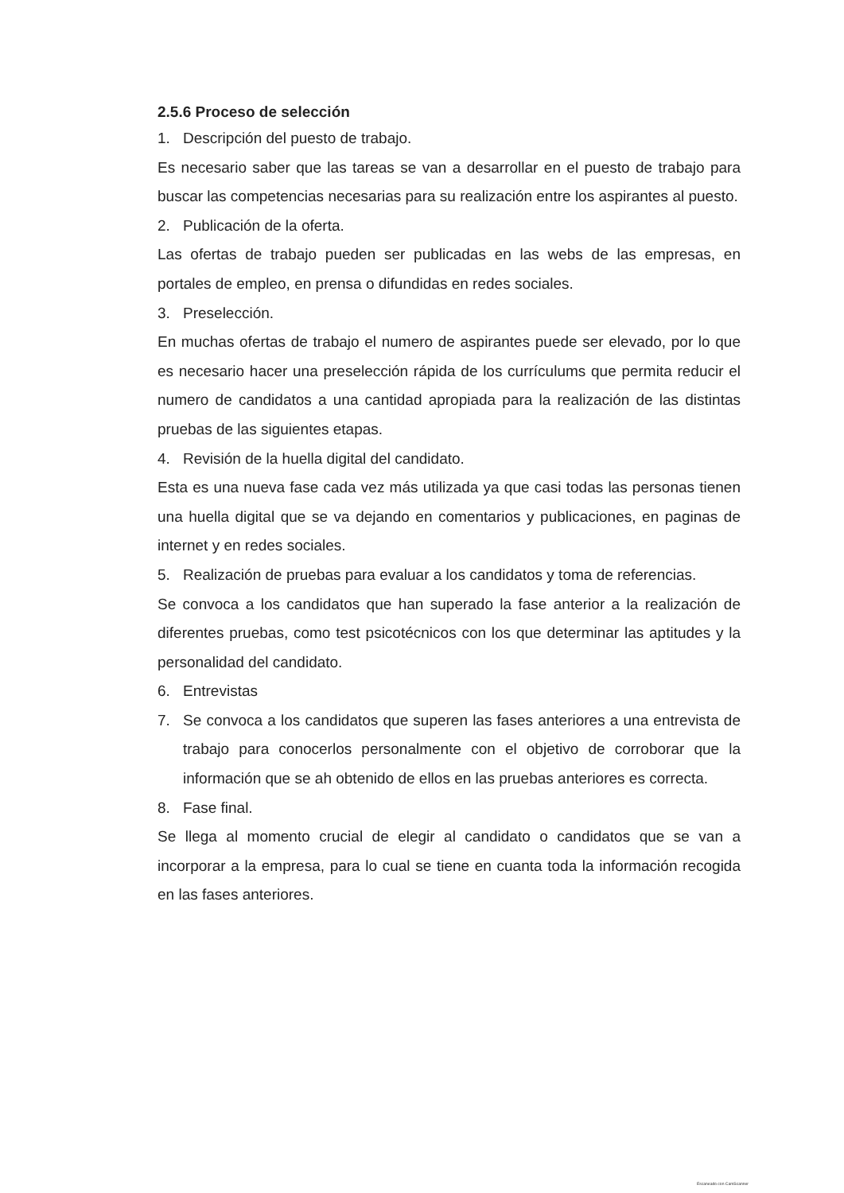2.5.6 Proceso de selección
1. Descripción del puesto de trabajo.
Es necesario saber que las tareas se van a desarrollar en el puesto de trabajo para buscar las competencias necesarias para su realización entre los aspirantes al puesto.
2. Publicación de la oferta.
Las ofertas de trabajo pueden ser publicadas en las webs de las empresas, en portales de empleo, en prensa o difundidas en redes sociales.
3. Preselección.
En muchas ofertas de trabajo el numero de aspirantes puede ser elevado, por lo que es necesario hacer una preselección rápida de los currículums que permita reducir el numero de candidatos a una cantidad apropiada para la realización de las distintas pruebas de las siguientes etapas.
4. Revisión de la huella digital del candidato.
Esta es una nueva fase cada vez más utilizada ya que casi todas las personas tienen una huella digital que se va dejando en comentarios y publicaciones, en paginas de internet y en redes sociales.
5. Realización de pruebas para evaluar a los candidatos y toma de referencias.
Se convoca a los candidatos que han superado la fase anterior a la realización de diferentes pruebas, como test psicotécnicos con los que determinar las aptitudes y la personalidad del candidato.
6. Entrevistas
7. Se convoca a los candidatos que superen las fases anteriores a una entrevista de trabajo para conocerlos personalmente con el objetivo de corroborar que la información que se ah obtenido de ellos en las pruebas anteriores es correcta.
8. Fase final.
Se llega al momento crucial de elegir al candidato o candidatos que se van a incorporar a la empresa, para lo cual se tiene en cuanta toda la información recogida en las fases anteriores.
Escaneado con CamScanner